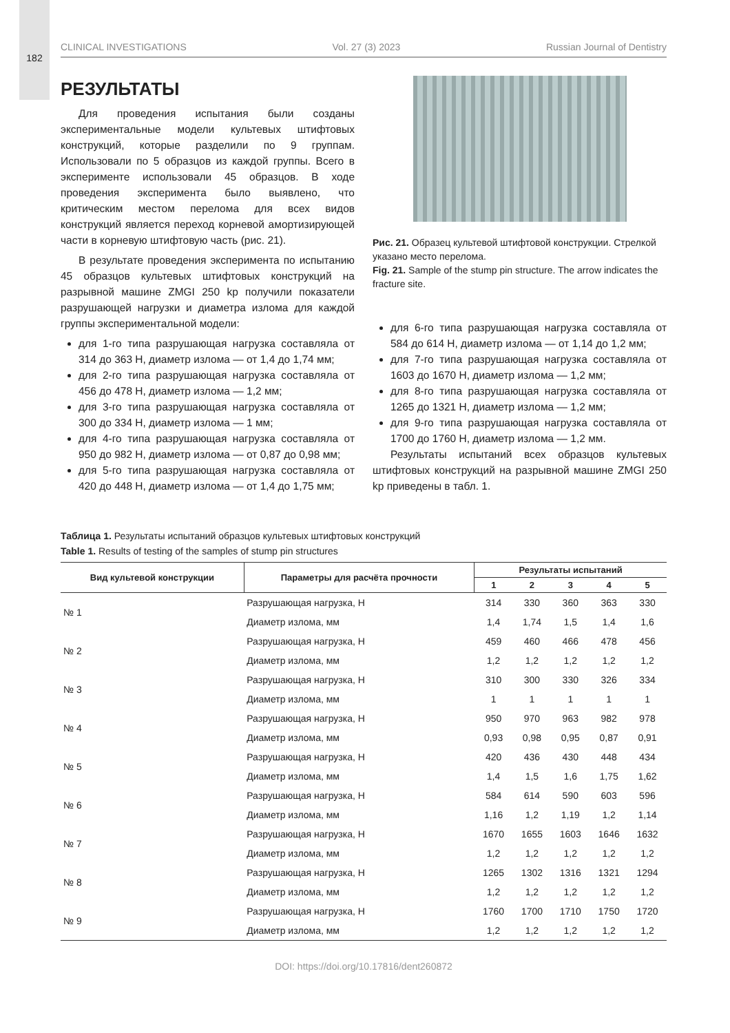182
CLINICAL INVESTIGATIONS Vol. 27 (3) 2023 Russian Journal of Dentistry
РЕЗУЛЬТАТЫ
Для проведения испытания были созданы экспериментальные модели культевых штифтовых конструкций, которые разделили по 9 группам. Использовали по 5 образцов из каждой группы. Всего в эксперименте использовали 45 образцов. В ходе проведения эксперимента было выявлено, что критическим местом перелома для всех видов конструкций является переход корневой амортизирующей части в корневую штифтовую часть (рис. 21).
В результате проведения эксперимента по испытанию 45 образцов культевых штифтовых конструкций на разрывной машине ZMGI 250 kp получили показатели разрушающей нагрузки и диаметра излома для каждой группы экспериментальной модели:
для 1-го типа разрушающая нагрузка составляла от 314 до 363 Н, диаметр излома — от 1,4 до 1,74 мм;
для 2-го типа разрушающая нагрузка составляла от 456 до 478 Н, диаметр излома — 1,2 мм;
для 3-го типа разрушающая нагрузка составляла от 300 до 334 Н, диаметр излома — 1 мм;
для 4-го типа разрушающая нагрузка составляла от 950 до 982 Н, диаметр излома — от 0,87 до 0,98 мм;
для 5-го типа разрушающая нагрузка составляла от 420 до 448 Н, диаметр излома — от 1,4 до 1,75 мм;
Рис. 21. Образец культевой штифтовой конструкции. Стрелкой указано место перелома.
Fig. 21. Sample of the stump pin structure. The arrow indicates the fracture site.
для 6-го типа разрушающая нагрузка составляла от 584 до 614 Н, диаметр излома — от 1,14 до 1,2 мм;
для 7-го типа разрушающая нагрузка составляла от 1603 до 1670 Н, диаметр излома — 1,2 мм;
для 8-го типа разрушающая нагрузка составляла от 1265 до 1321 Н, диаметр излома — 1,2 мм;
для 9-го типа разрушающая нагрузка составляла от 1700 до 1760 Н, диаметр излома — 1,2 мм.
Результаты испытаний всех образцов культевых штифтовых конструкций на разрывной машине ZMGI 250 kp приведены в табл. 1.
Таблица 1. Результаты испытаний образцов культевых штифтовых конструкций
Table 1. Results of testing of the samples of stump pin structures
| Вид культевой конструкции | Параметры для расчёта прочности | Результаты испытаний | | | | |
| --- | --- | --- | --- | --- | --- | --- |
| | | 1 | 2 | 3 | 4 | 5 |
| № 1 | Разрушающая нагрузка, Н | 314 | 330 | 360 | 363 | 330 |
| | Диаметр излома, мм | 1,4 | 1,74 | 1,5 | 1,4 | 1,6 |
| № 2 | Разрушающая нагрузка, Н | 459 | 460 | 466 | 478 | 456 |
| | Диаметр излома, мм | 1,2 | 1,2 | 1,2 | 1,2 | 1,2 |
| № 3 | Разрушающая нагрузка, Н | 310 | 300 | 330 | 326 | 334 |
| | Диаметр излома, мм | 1 | 1 | 1 | 1 | 1 |
| № 4 | Разрушающая нагрузка, Н | 950 | 970 | 963 | 982 | 978 |
| | Диаметр излома, мм | 0,93 | 0,98 | 0,95 | 0,87 | 0,91 |
| № 5 | Разрушающая нагрузка, Н | 420 | 436 | 430 | 448 | 434 |
| | Диаметр излома, мм | 1,4 | 1,5 | 1,6 | 1,75 | 1,62 |
| № 6 | Разрушающая нагрузка, Н | 584 | 614 | 590 | 603 | 596 |
| | Диаметр излома, мм | 1,16 | 1,2 | 1,19 | 1,2 | 1,14 |
| № 7 | Разрушающая нагрузка, Н | 1670 | 1655 | 1603 | 1646 | 1632 |
| | Диаметр излома, мм | 1,2 | 1,2 | 1,2 | 1,2 | 1,2 |
| № 8 | Разрушающая нагрузка, Н | 1265 | 1302 | 1316 | 1321 | 1294 |
| | Диаметр излома, мм | 1,2 | 1,2 | 1,2 | 1,2 | 1,2 |
| № 9 | Разрушающая нагрузка, Н | 1760 | 1700 | 1710 | 1750 | 1720 |
| | Диаметр излома, мм | 1,2 | 1,2 | 1,2 | 1,2 | 1,2 |
DOI: https://doi.org/10.17816/dent260872